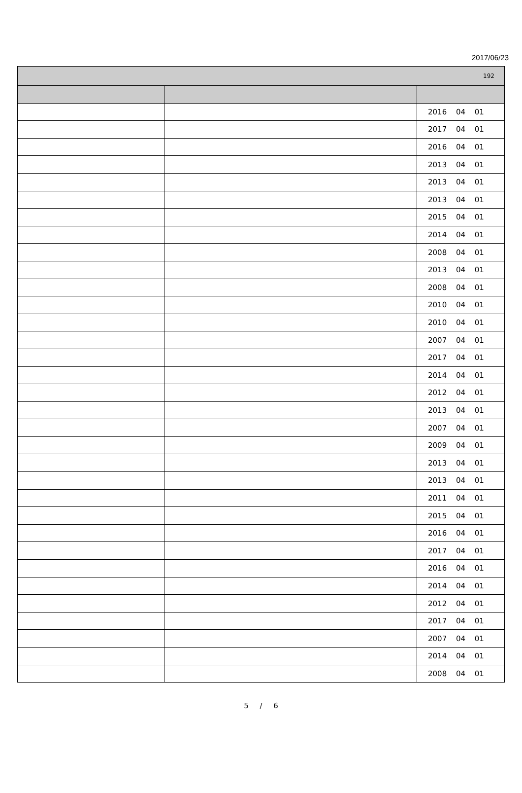2017/06/23
| 192 | | |
| --- | --- | --- |
| | | 2016 04 01 |
| | | 2017 04 01 |
| | | 2016 04 01 |
| | | 2013 04 01 |
| | | 2013 04 01 |
| | | 2013 04 01 |
| | | 2015 04 01 |
| | | 2014 04 01 |
| | | 2008 04 01 |
| | | 2013 04 01 |
| | | 2008 04 01 |
| | | 2010 04 01 |
| | | 2010 04 01 |
| | | 2007 04 01 |
| | | 2017 04 01 |
| | | 2014 04 01 |
| | | 2012 04 01 |
| | | 2013 04 01 |
| | | 2007 04 01 |
| | | 2009 04 01 |
| | | 2013 04 01 |
| | | 2013 04 01 |
| | | 2011 04 01 |
| | | 2015 04 01 |
| | | 2016 04 01 |
| | | 2017 04 01 |
| | | 2016 04 01 |
| | | 2014 04 01 |
| | | 2012 04 01 |
| | | 2017 04 01 |
| | | 2007 04 01 |
| | | 2014 04 01 |
| | | 2008 04 01 |
5 / 6